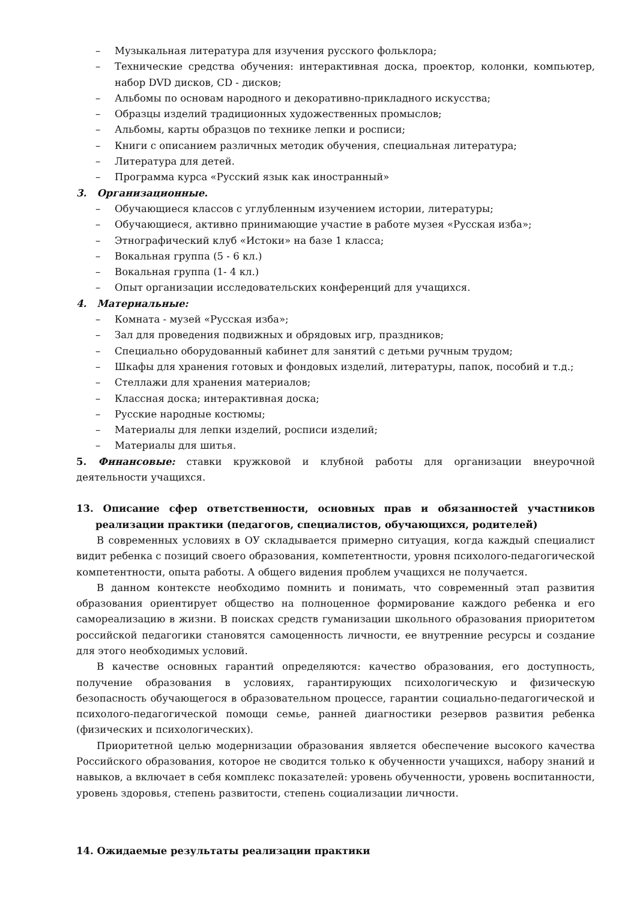– Музыкальная литература для изучения русского фольклора;
– Технические средства обучения: интерактивная доска, проектор, колонки, компьютер, набор DVD дисков, CD - дисков;
– Альбомы по основам народного и декоративно-прикладного искусства;
– Образцы изделий традиционных художественных промыслов;
– Альбомы, карты образцов по технике лепки и росписи;
– Книги с описанием различных методик обучения, специальная литература;
– Литература для детей.
– Программа курса «Русский язык как иностранный»
3. Организационные.
– Обучающиеся классов с углубленным изучением истории, литературы;
– Обучающиеся, активно принимающие участие в работе музея «Русская изба»;
– Этнографический клуб «Истоки» на базе 1 класса;
– Вокальная группа (5 - 6 кл.)
– Вокальная группа (1- 4 кл.)
– Опыт организации исследовательских конференций для учащихся.
4. Материальные:
– Комната - музей «Русская изба»;
– Зал для проведения подвижных и обрядовых игр, праздников;
– Специально оборудованный кабинет для занятий с детьми ручным трудом;
– Шкафы для хранения готовых и фондовых изделий, литературы, папок, пособий и т.д.;
– Стеллажи для хранения материалов;
– Классная доска; интерактивная доска;
– Русские народные костюмы;
– Материалы для лепки изделий, росписи изделий;
– Материалы для шитья.
5. Финансовые: ставки кружковой и клубной работы для организации внеурочной деятельности учащихся.
13. Описание сфер ответственности, основных прав и обязанностей участников реализации практики (педагогов, специалистов, обучающихся, родителей)
В современных условиях в ОУ складывается примерно ситуация, когда каждый специалист видит ребенка с позиций своего образования, компетентности, уровня психолого-педагогической компетентности, опыта работы. А общего видения проблем учащихся не получается.
В данном контексте необходимо помнить и понимать, что современный этап развития образования ориентирует общество на полноценное формирование каждого ребенка и его самореализацию в жизни. В поисках средств гуманизации школьного образования приоритетом российской педагогики становятся самоценность личности, ее внутренние ресурсы и создание для этого необходимых условий.
В качестве основных гарантий определяются: качество образования, его доступность, получение образования в условиях, гарантирующих психологическую и физическую безопасность обучающегося в образовательном процессе, гарантии социально-педагогической и психолого-педагогической помощи семье, ранней диагностики резервов развития ребенка (физических и психологических).
Приоритетной целью модернизации образования является обеспечение высокого качества Российского образования, которое не сводится только к обученности учащихся, набору знаний и навыков, а включает в себя комплекс показателей: уровень обученности, уровень воспитанности, уровень здоровья, степень развитости, степень социализации личности.
14. Ожидаемые результаты реализации практики